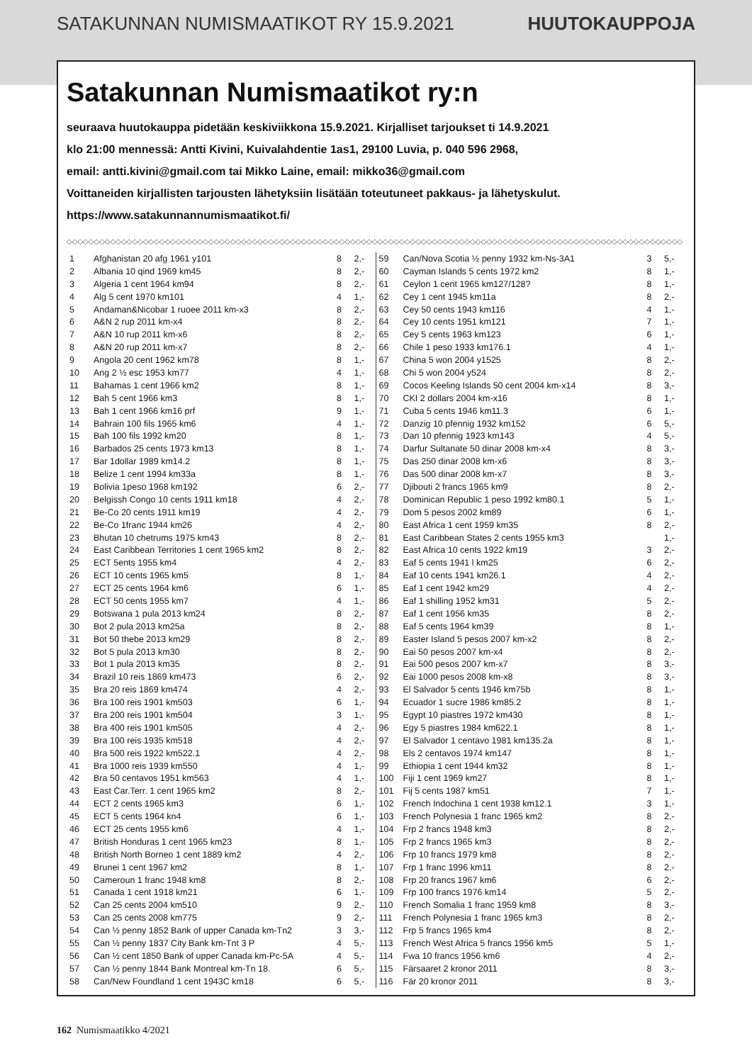SATAKUNNAN NUMISMAATIKOT RY 15.9.2021
HUUTOKAUPPOJA
Satakunnan Numismaatikot ry:n
seuraava huutokauppa pidetään keskiviikkona 15.9.2021. Kirjalliset tarjoukset ti 14.9.2021
klo 21:00 mennessä: Antti Kivini, Kuivalahdentie 1as1, 29100 Luvia, p. 040 596 2968,
email: antti.kivini@gmail.com tai Mikko Laine, email: mikko36@gmail.com
Voittaneiden kirjallisten tarjousten lähetyksiin lisätään toteutuneet pakkaus- ja lähetyskulut.
https://www.satakunnannumismaatikot.fi/
◇◇◇◇◇◇◇◇◇◇◇◇◇◇◇◇◇◇◇◇◇◇◇◇◇◇◇◇◇◇◇◇◇◇◇◇◇◇◇◇◇◇◇◇◇◇◇◇◇◇◇◇◇◇◇◇◇◇◇◇◇◇◇◇◇◇◇◇◇◇◇◇◇◇◇◇◇◇◇◇◇◇◇◇◇◇◇◇◇◇◇◇◇◇◇◇◇◇◇◇◇◇◇◇◇◇◇◇◇◇◇◇◇
| 1 | Afghanistan 20 afg 1961 y101 | 8 | 2,- |
| 2 | Albania 10 qind 1969 km45 | 8 | 2,- |
| 3 | Algeria 1 cent 1964 km94 | 8 | 2,- |
| 4 | Alg 5 cent 1970 km101 | 4 | 1,- |
| 5 | Andaman&Nicobar 1 ruoee 2011 km-x3 | 8 | 2,- |
| 6 | A&N 2 rup 2011 km-x4 | 8 | 2,- |
| 7 | A&N 10 rup 2011 km-x6 | 8 | 2,- |
| 8 | A&N 20 rup 2011 km-x7 | 8 | 2,- |
| 9 | Angola 20 cent 1962 km78 | 8 | 1,- |
| 10 | Ang 2 ½ esc 1953 km77 | 4 | 1,- |
| 11 | Bahamas 1 cent 1966 km2 | 8 | 1,- |
| 12 | Bah 5 cent 1966 km3 | 8 | 1,- |
| 13 | Bah 1 cent 1966 km16 prf | 9 | 1,- |
| 14 | Bahrain 100 fils 1965 km6 | 4 | 1,- |
| 15 | Bah 100 fils 1992 km20 | 8 | 1,- |
| 16 | Barbados 25 cents 1973 km13 | 8 | 1,- |
| 17 | Bar 1dollar 1989 km14.2 | 8 | 1,- |
| 18 | Belize 1 cent 1994 km33a | 8 | 1,- |
| 19 | Bolivia 1peso 1968 km192 | 6 | 2,- |
| 20 | Belgissh Congo 10 cents 1911 km18 | 4 | 2,- |
| 21 | Be-Co 20 cents 1911 km19 | 4 | 2,- |
| 22 | Be-Co 1franc 1944 km26 | 4 | 2,- |
| 23 | Bhutan 10 chetrums 1975 km43 | 8 | 2,- |
| 24 | East Caribbean Territories 1 cent 1965 km2 | 8 | 2,- |
| 25 | ECT 5ents 1955 km4 | 4 | 2,- |
| 26 | ECT 10 cents 1965 km5 | 8 | 1,- |
| 27 | ECT 25 cents 1964 km6 | 6 | 1,- |
| 28 | ECT 50 cents 1955 km7 | 4 | 1,- |
| 29 | Botswana 1 pula 2013 km24 | 8 | 2,- |
| 30 | Bot 2 pula 2013 km25a | 8 | 2,- |
| 31 | Bot 50 thebe 2013 km29 | 8 | 2,- |
| 32 | Bot 5 pula 2013 km30 | 8 | 2,- |
| 33 | Bot 1 pula 2013 km35 | 8 | 2,- |
| 34 | Brazil 10 reis 1869 km473 | 6 | 2,- |
| 35 | Bra 20 reis 1869 km474 | 4 | 2,- |
| 36 | Bra 100 reis 1901 km503 | 6 | 1,- |
| 37 | Bra 200 reis 1901 km504 | 3 | 1,- |
| 38 | Bra 400 reis 1901 km505 | 4 | 2,- |
| 39 | Bra 100 reis 1935 km518 | 4 | 2,- |
| 40 | Bra 500 reis 1922 km522.1 | 4 | 2,- |
| 41 | Bra 1000 reis 1939 km550 | 4 | 1,- |
| 42 | Bra 50 centavos 1951 km563 | 4 | 1,- |
| 43 | East Car.Terr. 1 cent 1965 km2 | 8 | 2,- |
| 44 | ECT 2 cents 1965 km3 | 6 | 1,- |
| 45 | ECT 5 cents 1964 kn4 | 6 | 1,- |
| 46 | ECT 25 cents 1955 km6 | 4 | 1,- |
| 47 | British Honduras 1 cent 1965 km23 | 8 | 1,- |
| 48 | British North Borneo 1 cent 1889 km2 | 4 | 2,- |
| 49 | Brunei 1 cent 1967 km2 | 8 | 1,- |
| 50 | Cameroun 1 franc 1948 km8 | 8 | 2,- |
| 51 | Canada 1 cent 1918 km21 | 6 | 1,- |
| 52 | Can 25 cents 2004 km510 | 9 | 2,- |
| 53 | Can 25 cents 2008 km775 | 9 | 2,- |
| 54 | Can ½ penny 1852 Bank of upper Canada km-Tn2 | 3 | 3,- |
| 55 | Can ½ penny 1837 City Bank km-Tnt 3 P | 4 | 5,- |
| 56 | Can ½ cent 1850 Bank of upper Canada km-Pc-5A | 4 | 5,- |
| 57 | Can ½ penny 1844 Bank Montreal km-Tn 18. | 6 | 5,- |
| 58 | Can/New Foundland 1 cent 1943C km18 | 6 | 5,- |
| 59 | Can/Nova Scotia ½ penny 1932 km-Ns-3A1 | 3 | 5,- |
| 60 | Cayman Islands 5 cents 1972 km2 | 8 | 1,- |
| 61 | Ceylon 1 cent 1965 km127/128? | 8 | 1,- |
| 62 | Cey 1 cent 1945 km11a | 8 | 2,- |
| 63 | Cey 50 cents 1943 km116 | 4 | 1,- |
| 64 | Cey 10 cents 1951 km121 | 7 | 1,- |
| 65 | Cey 5 cents 1963 km123 | 6 | 1,- |
| 66 | Chile 1 peso 1933 km176.1 | 4 | 1,- |
| 67 | China 5 won 2004 y1525 | 8 | 2,- |
| 68 | Chi 5 won 2004 y524 | 8 | 2,- |
| 69 | Cocos Keeling Islands 50 cent 2004 km-x14 | 8 | 3,- |
| 70 | CKI 2 dollars 2004 km-x16 | 8 | 1,- |
| 71 | Cuba 5 cents 1946 km11.3 | 6 | 1,- |
| 72 | Danzig 10 pfennig 1932 km152 | 6 | 5,- |
| 73 | Dan 10 pfennig 1923 km143 | 4 | 5,- |
| 74 | Darfur Sultanate 50 dinar 2008 km-x4 | 8 | 3,- |
| 75 | Das 250 dinar 2008 km-x6 | 8 | 3,- |
| 76 | Das 500 dinar 2008 km-x7 | 8 | 3,- |
| 77 | Djibouti 2 francs 1965 km9 | 8 | 2,- |
| 78 | Dominican Republic 1 peso 1992 km80.1 | 5 | 1,- |
| 79 | Dom 5 pesos 2002 km89 | 6 | 1,- |
| 80 | East Africa 1 cent 1959 km35 | 8 | 2,- |
| 81 | East Caribbean States 2 cents 1955 km3 | | 1,- |
| 82 | East Africa 10 cents 1922 km19 | 3 | 2,- |
| 83 | Eaf 5 cents 1941 l km25 | 6 | 2,- |
| 84 | Eaf 10 cents 1941 km26.1 | 4 | 2,- |
| 85 | Eaf 1 cent 1942 km29 | 4 | 2,- |
| 86 | Eaf 1 shilling 1952 km31 | 5 | 2,- |
| 87 | Eaf 1 cent 1956 km35 | 8 | 2,- |
| 88 | Eaf 5 cents 1964 km39 | 8 | 1,- |
| 89 | Easter Island 5 pesos 2007 km-x2 | 8 | 2,- |
| 90 | Eai 50 pesos 2007 km-x4 | 8 | 2,- |
| 91 | Eai 500 pesos 2007 km-x7 | 8 | 3,- |
| 92 | Eai 1000 pesos 2008 km-x8 | 8 | 3,- |
| 93 | El Salvador 5 cents 1946 km75b | 8 | 1,- |
| 94 | Ecuador 1 sucre 1986 km85.2 | 8 | 1,- |
| 95 | Egypt 10 piastres 1972 km430 | 8 | 1,- |
| 96 | Egy 5 piastres 1984 km622.1 | 8 | 1,- |
| 97 | El Salvador 1 centavo 1981 km135.2a | 8 | 1,- |
| 98 | Els 2 centavos 1974 km147 | 8 | 1,- |
| 99 | Ethiopia 1 cent 1944 km32 | 8 | 1,- |
| 100 | Fiji 1 cent 1969 km27 | 8 | 1,- |
| 101 | Fij 5 cents 1987 km51 | 7 | 1,- |
| 102 | French Indochina 1 cent 1938 km12.1 | 3 | 1,- |
| 103 | French Polynesia 1 franc 1965 km2 | 8 | 2,- |
| 104 | Frp 2 francs 1948 km3 | 8 | 2,- |
| 105 | Frp 2 francs 1965 km3 | 8 | 2,- |
| 106 | Frp 10 francs 1979 km8 | 8 | 2,- |
| 107 | Frp 1 franc 1996 km11 | 8 | 2,- |
| 108 | Frp 20 francs 1967 km6 | 6 | 2,- |
| 109 | Frp 100 francs 1976 km14 | 5 | 2,- |
| 110 | French Somalia 1 franc 1959 km8 | 8 | 3,- |
| 111 | French Polynesia 1 franc 1965 km3 | 8 | 2,- |
| 112 | Frp 5 francs 1965 km4 | 8 | 2,- |
| 113 | French West Africa 5 francs 1956 km5 | 5 | 1,- |
| 114 | Fwa 10 francs 1956 km6 | 4 | 2,- |
| 115 | Färsaaret 2 kronor 2011 | 8 | 3,- |
| 116 | Fär 20 kronor 2011 | 8 | 3,- |
162 Numismaatikko 4/2021